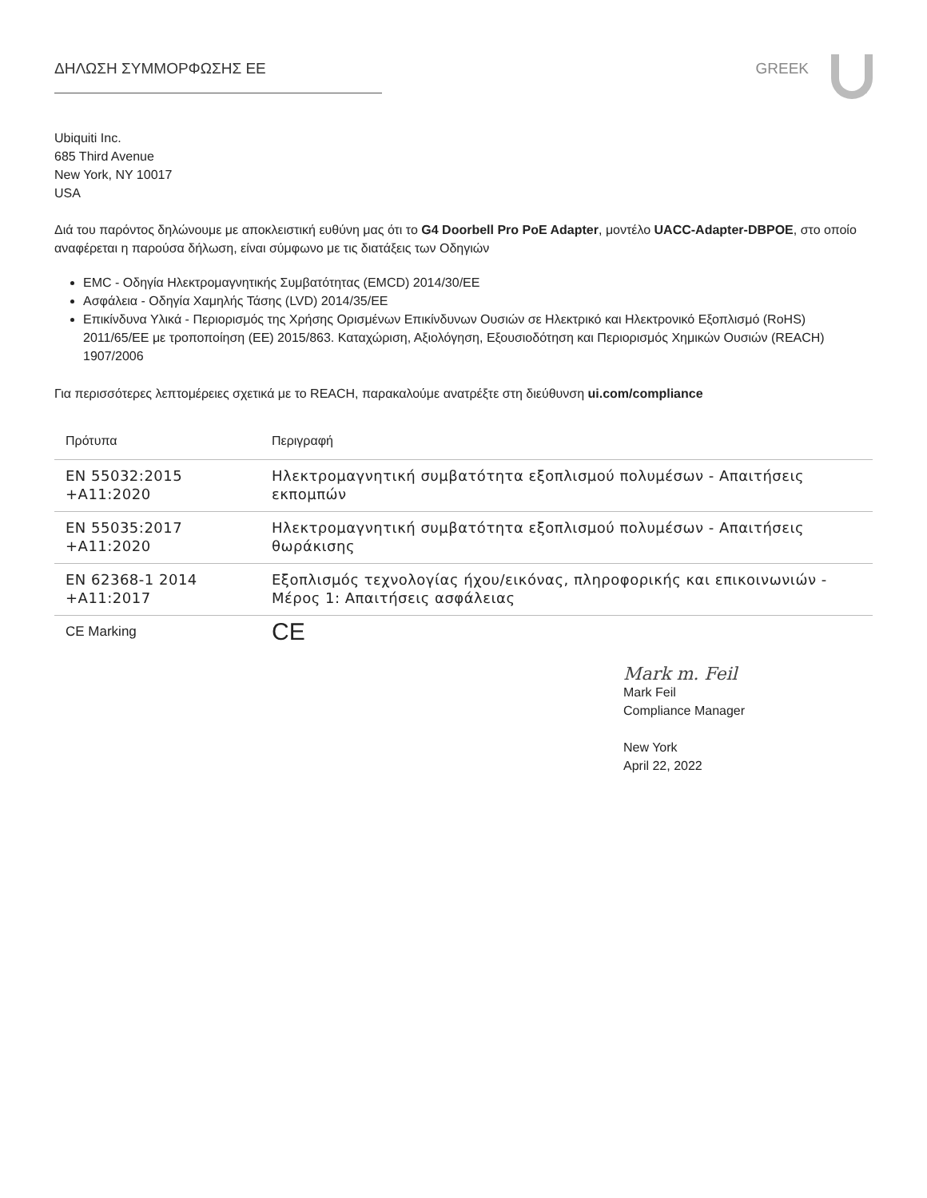ΔΗΛΩΣΗ ΣΥΜΜΟΡΦΩΣΗΣ ΕΕ GREEK
Ubiquiti Inc.
685 Third Avenue
New York, NY 10017
USA
Διά του παρόντος δηλώνουμε με αποκλειστική ευθύνη μας ότι το G4 Doorbell Pro PoE Adapter, μοντέλο UACC-Adapter-DBPOE, στο οποίο αναφέρεται η παρούσα δήλωση, είναι σύμφωνο με τις διατάξεις των Οδηγιών
EMC - Οδηγία Ηλεκτρομαγνητικής Συμβατότητας (EMCD) 2014/30/EE
Ασφάλεια - Οδηγία Χαμηλής Τάσης (LVD) 2014/35/EE
Επικίνδυνα Υλικά - Περιορισμός της Χρήσης Ορισμένων Επικίνδυνων Ουσιών σε Ηλεκτρικό και Ηλεκτρονικό Εξοπλισμό (RoHS) 2011/65/EE με τροποποίηση (ΕΕ) 2015/863. Καταχώριση, Αξιολόγηση, Εξουσιοδότηση και Περιορισμός Χημικών Ουσιών (REACH) 1907/2006
Για περισσότερες λεπτομέρειες σχετικά με το REACH, παρακαλούμε ανατρέξτε στη διεύθυνση ui.com/compliance
| Πρότυπα | Περιγραφή |
| --- | --- |
| EN 55032:2015 +A11:2020 | Ηλεκτρομαγνητική συμβατότητα εξοπλισμού πολυμέσων - Απαιτήσεις εκπομπών |
| EN 55035:2017 +A11:2020 | Ηλεκτρομαγνητική συμβατότητα εξοπλισμού πολυμέσων - Απαιτήσεις θωράκισης |
| EN 62368-1 2014 +A11:2017 | Εξοπλισμός τεχνολογίας ήχου/εικόνας, πληροφορικής και επικοινωνιών - Μέρος 1: Απαιτήσεις ασφάλειας |
| CE Marking | CE |
Mark m. Feil
Mark Feil
Compliance Manager
New York
April 22, 2022